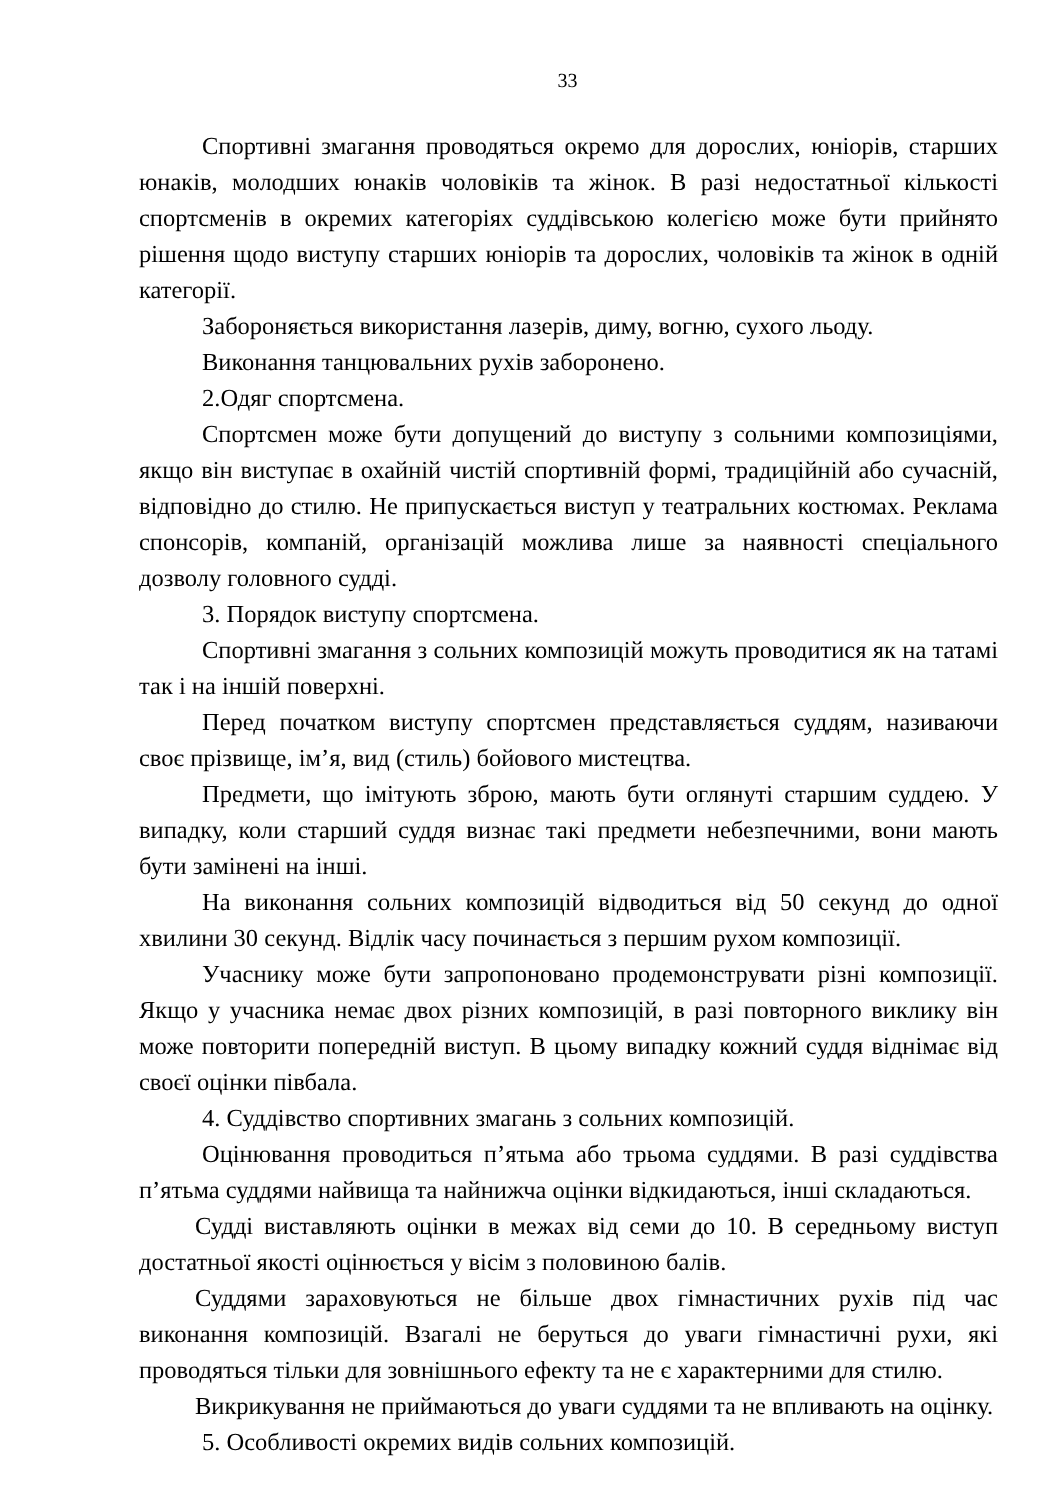33
Спортивні змагання проводяться окремо для дорослих, юніорів, старших юнаків, молодших юнаків чоловіків та жінок. В разі недостатньої кількості спортсменів в окремих категоріях суддівською колегією може бути прийнято рішення щодо виступу старших юніорів та дорослих, чоловіків та жінок в одній категорії.
Забороняється використання лазерів, диму, вогню, сухого льоду.
Виконання танцювальних рухів заборонено.
2.Одяг спортсмена.
Спортсмен може бути допущений до виступу з сольними композиціями, якщо він виступає в охайній чистій спортивній формі, традиційній або сучасній, відповідно до стилю. Не припускається виступ у театральних костюмах. Реклама спонсорів, компаній, організацій можлива лише за наявності спеціального дозволу головного судді.
3. Порядок виступу спортсмена.
Спортивні змагання з сольних композицій можуть проводитися як на татамі так і на іншій поверхні.
Перед початком виступу спортсмен представляється суддям, називаючи своє прізвище, ім’я, вид (стиль) бойового мистецтва.
Предмети, що імітують зброю, мають бути оглянуті старшим суддею. У випадку, коли старший суддя визнає такі предмети небезпечними, вони мають бути замінені на інші.
На виконання сольних композицій відводиться від 50 секунд до одної хвилини 30 секунд. Відлік часу починається з першим рухом композиції.
Учаснику може бути запропоновано продемонструвати різні композиції. Якщо у учасника немає двох різних композицій, в разі повторного виклику він може повторити попередній виступ. В цьому випадку кожний суддя віднімає від своєї оцінки півбала.
4. Суддівство спортивних змагань з сольних композицій.
Оцінювання проводиться п’ятьма або трьома суддями. В разі суддівства п’ятьма суддями найвища та найнижча оцінки відкидаються, інші складаються.
Судді виставляють оцінки в межах від семи до 10. В середньому виступ достатньої якості оцінюється у вісім з половиною балів.
Суддями зараховуються не більше двох гімнастичних рухів під час виконання композицій. Взагалі не беруться до уваги гімнастичні рухи, які проводяться тільки для зовнішнього ефекту та не є характерними для стилю.
Викрикування не приймаються до уваги суддями та не впливають на оцінку.
5. Особливості окремих видів сольних композицій.